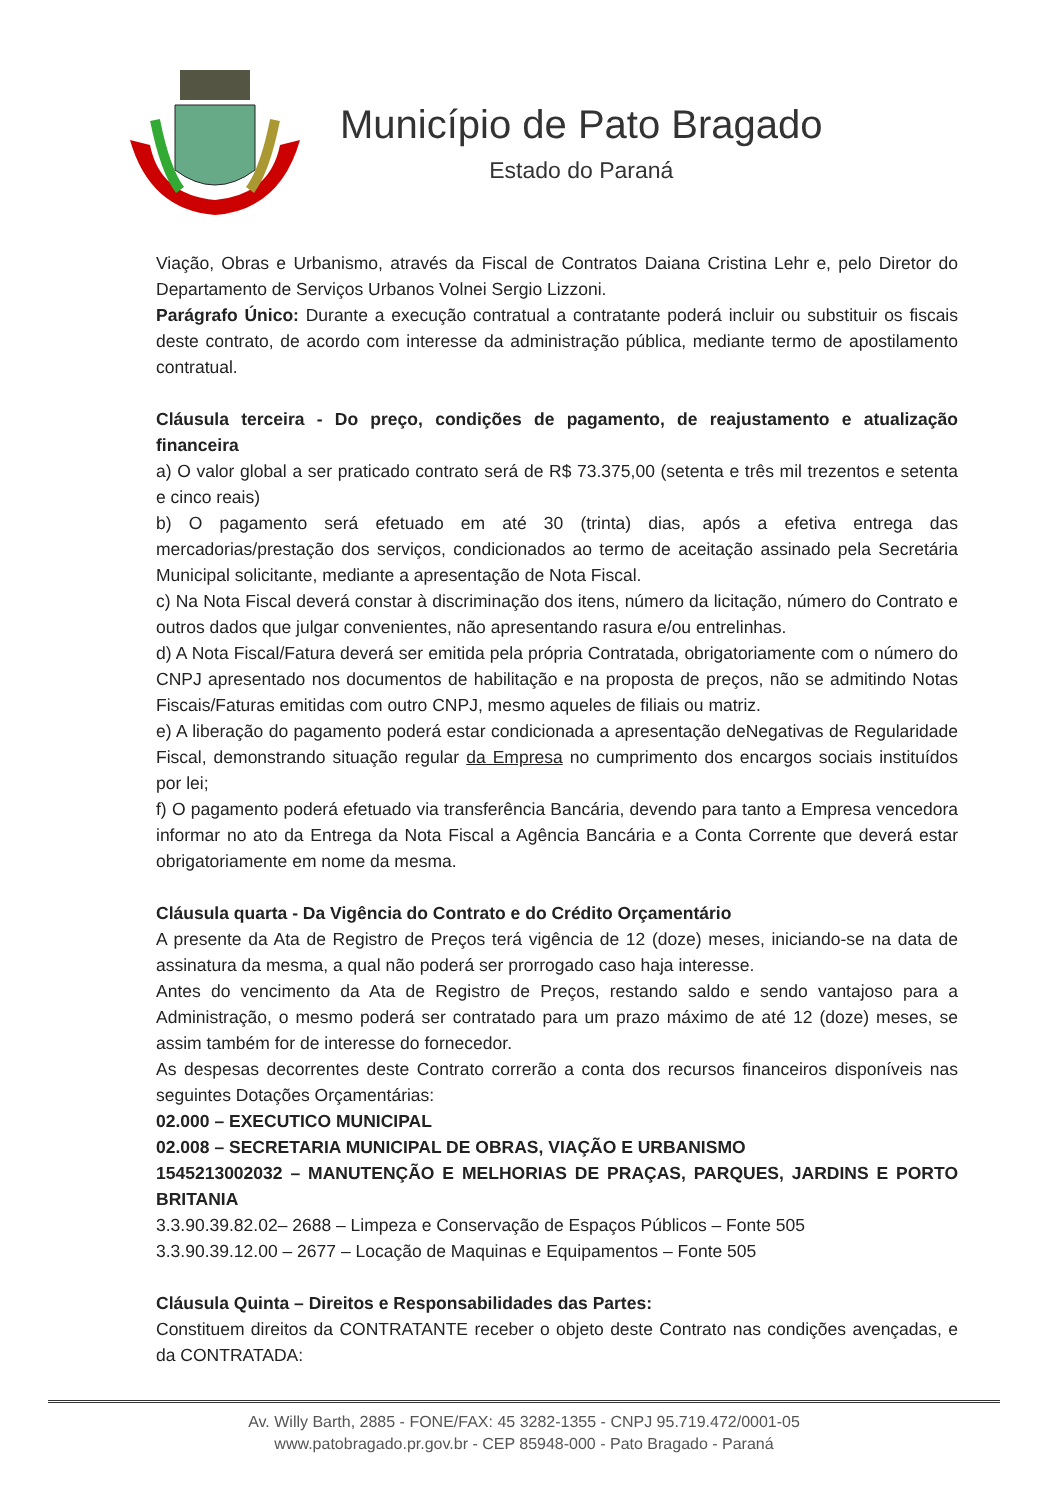Município de Pato Bragado
Estado do Paraná
Viação, Obras e Urbanismo, através da Fiscal de Contratos Daiana Cristina Lehr e, pelo Diretor do Departamento de Serviços Urbanos Volnei Sergio Lizzoni.
Parágrafo Único: Durante a execução contratual a contratante poderá incluir ou substituir os fiscais deste contrato, de acordo com interesse da administração pública, mediante termo de apostilamento contratual.
Cláusula terceira - Do preço, condições de pagamento, de reajustamento e atualização financeira
a) O valor global a ser praticado contrato será de R$ 73.375,00 (setenta e três mil trezentos e setenta e cinco reais)
b) O pagamento será efetuado em até 30 (trinta) dias, após a efetiva entrega das mercadorias/prestação dos serviços, condicionados ao termo de aceitação assinado pela Secretária Municipal solicitante, mediante a apresentação de Nota Fiscal.
c) Na Nota Fiscal deverá constar à discriminação dos itens, número da licitação, número do Contrato e outros dados que julgar convenientes, não apresentando rasura e/ou entrelinhas.
d) A Nota Fiscal/Fatura deverá ser emitida pela própria Contratada, obrigatoriamente com o número do CNPJ apresentado nos documentos de habilitação e na proposta de preços, não se admitindo Notas Fiscais/Faturas emitidas com outro CNPJ, mesmo aqueles de filiais ou matriz.
e) A liberação do pagamento poderá estar condicionada a apresentação deNegativas de Regularidade Fiscal, demonstrando situação regular da Empresa no cumprimento dos encargos sociais instituídos por lei;
f) O pagamento poderá efetuado via transferência Bancária, devendo para tanto a Empresa vencedora informar no ato da Entrega da Nota Fiscal a Agência Bancária e a Conta Corrente que deverá estar obrigatoriamente em nome da mesma.
Cláusula quarta - Da Vigência do Contrato e do Crédito Orçamentário
A presente da Ata de Registro de Preços terá vigência de 12 (doze) meses, iniciando-se na data de assinatura da mesma, a qual não poderá ser prorrogado caso haja interesse.
Antes do vencimento da Ata de Registro de Preços, restando saldo e sendo vantajoso para a Administração, o mesmo poderá ser contratado para um prazo máximo de até 12 (doze) meses, se assim também for de interesse do fornecedor.
As despesas decorrentes deste Contrato correrão a conta dos recursos financeiros disponíveis nas seguintes Dotações Orçamentárias:
02.000 – EXECUTICO MUNICIPAL
02.008 – SECRETARIA MUNICIPAL DE OBRAS, VIAÇÃO E URBANISMO
1545213002032 – MANUTENÇÃO E MELHORIAS DE PRAÇAS, PARQUES, JARDINS E PORTO BRITANIA
3.3.90.39.82.02– 2688 – Limpeza e Conservação de Espaços Públicos – Fonte 505
3.3.90.39.12.00 – 2677 – Locação de Maquinas e Equipamentos – Fonte 505
Cláusula Quinta – Direitos e Responsabilidades das Partes:
Constituem direitos da CONTRATANTE receber o objeto deste Contrato nas condições avençadas, e da CONTRATADA:
Av. Willy Barth, 2885 - FONE/FAX: 45 3282-1355 - CNPJ 95.719.472/0001-05
www.patobragado.pr.gov.br - CEP 85948-000 - Pato Bragado - Paraná